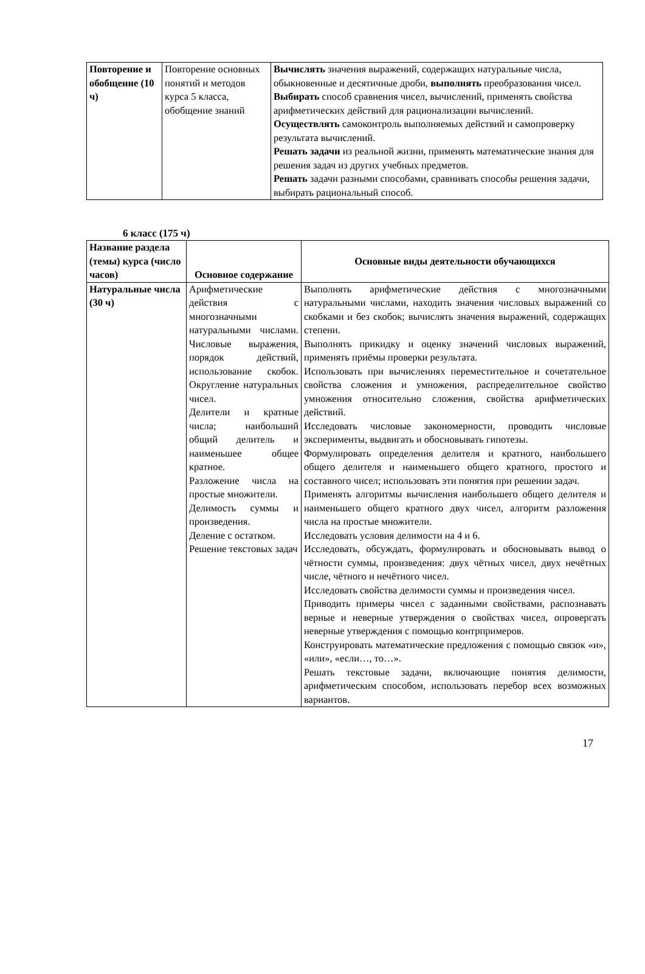| Повторение и обобщение (10 ч) | Повторение основных понятий и методов курса 5 класса, обобщение знаний | Вычислять значения выражений, содержащих натуральные числа, обыкновенные и десятичные дроби, выполнять преобразования чисел. Выбирать способ сравнения чисел, вычислений, применять свойства арифметических действий для рационализации вычислений. Осуществлять самоконтроль выполняемых действий и самопроверку результата вычислений. Решать задачи из реальной жизни, применять математические знания для решения задач из других учебных предметов. Решать задачи разными способами, сравнивать способы решения задачи, выбирать рациональный способ. |
6 класс (175 ч)
| Название раздела (темы) курса (число часов) | Основное содержание | Основные виды деятельности обучающихся |
| --- | --- | --- |
| Натуральные числа (30 ч) | Арифметические действия с многозначными натуральными числами. Числовые выражения, порядок действий, использование скобок. Округление натуральных чисел. Делители и кратные числа; наибольший общий делитель и наименьшее общее кратное. Разложение числа на простые множители. Делимость суммы и произведения. Деление с остатком. Решение текстовых задач | Выполнять арифметические действия с многозначными натуральными числами, находить значения числовых выражений со скобками и без скобок; вычислять значения выражений, содержащих степени. Выполнять прикидку и оценку значений числовых выражений, применять приёмы проверки результата. Использовать при вычислениях переместительное и сочетательное свойства сложения и умножения, распределительное свойство умножения относительно сложения, свойства арифметических действий. Исследовать числовые закономерности, проводить числовые эксперименты, выдвигать и обосновывать гипотезы. Формулировать определения делителя и кратного, наибольшего общего делителя и наименьшего общего кратного, простого и составного чисел; использовать эти понятия при решении задач. Применять алгоритмы вычисления наибольшего общего делителя и наименьшего общего кратного двух чисел, алгоритм разложения числа на простые множители. Исследовать условия делимости на 4 и 6. Исследовать, обсуждать, формулировать и обосновывать вывод о чётности суммы, произведения: двух чётных чисел, двух нечётных числе, чётного и нечётного чисел. Исследовать свойства делимости суммы и произведения чисел. Приводить примеры чисел с заданными свойствами, распознавать верные и неверные утверждения о свойствах чисел, опровергать неверные утверждения с помощью контрпримеров. Конструировать математические предложения с помощью связок «и», «или», «если…, то…». Решать текстовые задачи, включающие понятия делимости, арифметическим способом, использовать перебор всех возможных вариантов. |
17